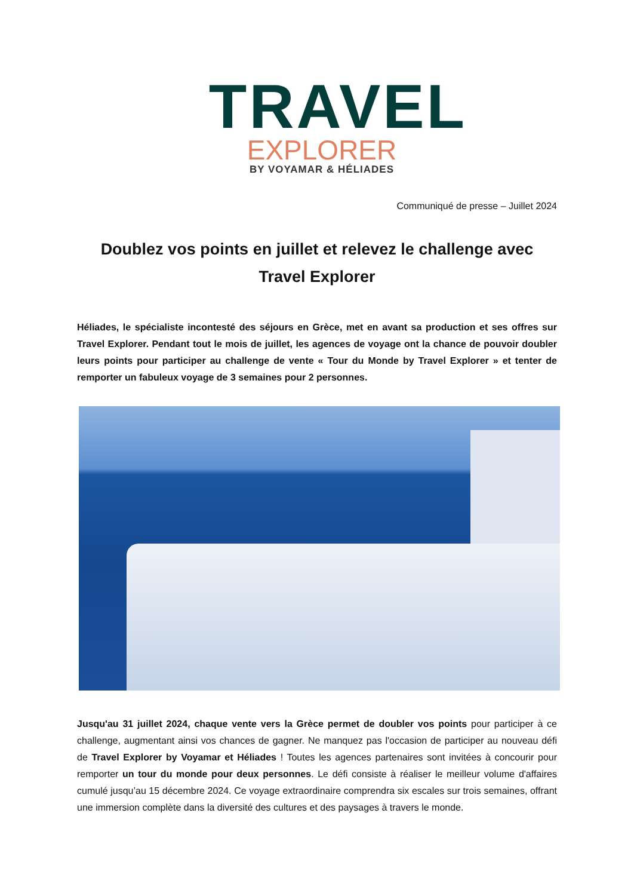TRAVEL
EXPLORER
BY VOYAMAR & HÉLIADES
Communiqué de presse – Juillet 2024
Doublez vos points en juillet et relevez le challenge avec Travel Explorer
Héliades, le spécialiste incontesté des séjours en Grèce, met en avant sa production et ses offres sur Travel Explorer. Pendant tout le mois de juillet, les agences de voyage ont la chance de pouvoir doubler leurs points pour participer au challenge de vente « Tour du Monde by Travel Explorer » et tenter de remporter un fabuleux voyage de 3 semaines pour 2 personnes.
Jusqu'au 31 juillet 2024, chaque vente vers la Grèce permet de doubler vos points pour participer à ce challenge, augmentant ainsi vos chances de gagner. Ne manquez pas l'occasion de participer au nouveau défi de Travel Explorer by Voyamar et Héliades ! Toutes les agences partenaires sont invitées à concourir pour remporter un tour du monde pour deux personnes. Le défi consiste à réaliser le meilleur volume d'affaires cumulé jusqu’au 15 décembre 2024. Ce voyage extraordinaire comprendra six escales sur trois semaines, offrant une immersion complète dans la diversité des cultures et des paysages à travers le monde.